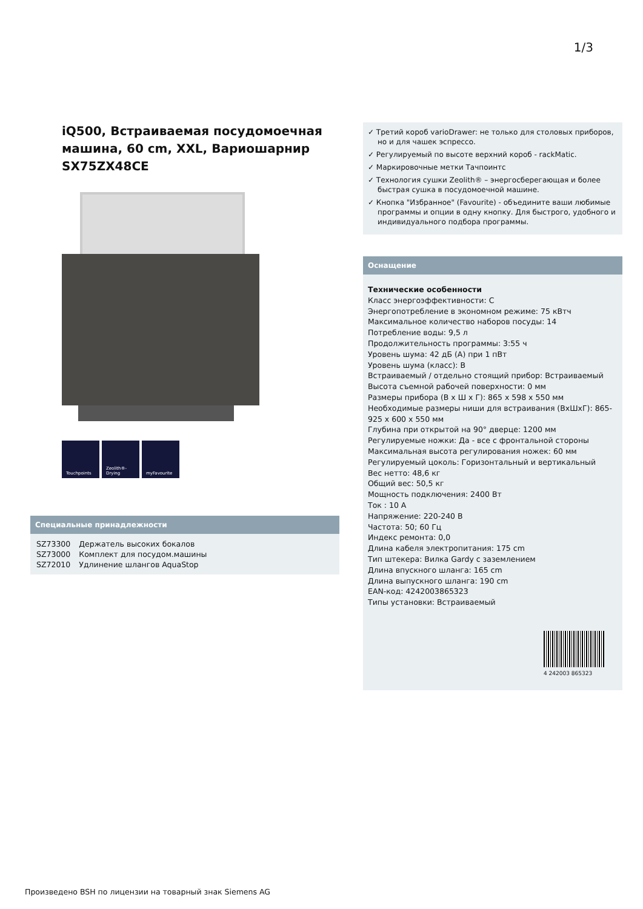1/3
iQ500, Встраиваемая посудомоечная машина, 60 cm, XXL, Вариошарнир
SX75ZX48CE
Touchpoints Zeolith®-Drying
myFavourite
Специальные принадлежности
| SZ73300 | Держатель высоких бокалов |
| SZ73000 | Комплект для посудом.машины |
| SZ72010 | Удлинение шлангов AquaStop |
✓ Третий короб varioDrawer: не только для столовых приборов, но и для чашек эспрессо.
✓ Регулируемый по высоте верхний короб - rackMatic.
✓ Маркировочные метки Тачпоинтс
✓ Технология сушки Zeolith® – энергосберегающая и более быстрая сушка в посудомоечной машине.
✓ Кнопка "Избранное" (Favourite) - объедините ваши любимые программы и опции в одну кнопку. Для быстрого, удобного и индивидуального подбора программы.
Оснащение
Технические особенности
Класс энергоэффективности: C
Энергопотребление в экономном режиме: 75 кВтч
Максимальное количество наборов посуды: 14
Потребление воды: 9,5 л
Продолжительность программы: 3:55 ч
Уровень шума: 42 дБ (A) при 1 пВт
Уровень шума (класс): B
Встраиваемый / отдельно стоящий прибор: Встраиваемый
Высота съемной рабочей поверхности: 0 мм
Размеры прибора (В x Ш x Г): 865 x 598 x 550 мм
Необходимые размеры ниши для встраивания (ВхШхГ): 865-925 x 600 x 550 мм
Глубина при открытой на 90° дверце: 1200 мм
Регулируемые ножки: Да - все с фронтальной стороны
Максимальная высота регулирования ножек: 60 мм
Регулируемый цоколь: Горизонтальный и вертикальный
Вес нетто: 48,6 кг
Общий вес: 50,5 кг
Мощность подключения: 2400 Вт
Ток : 10 A
Напряжение: 220-240 В
Частота: 50; 60 Гц
Индекс ремонта: 0,0
Длина кабеля электропитания: 175 cm
Тип штекера: Вилка Gardy с заземлением
Длина впускного шланга: 165 cm
Длина выпускного шланга: 190 cm
EAN-код: 4242003865323
Типы установки: Встраиваемый
4 242003 865323
Произведено BSH по лицензии на товарный знак Siemens AG